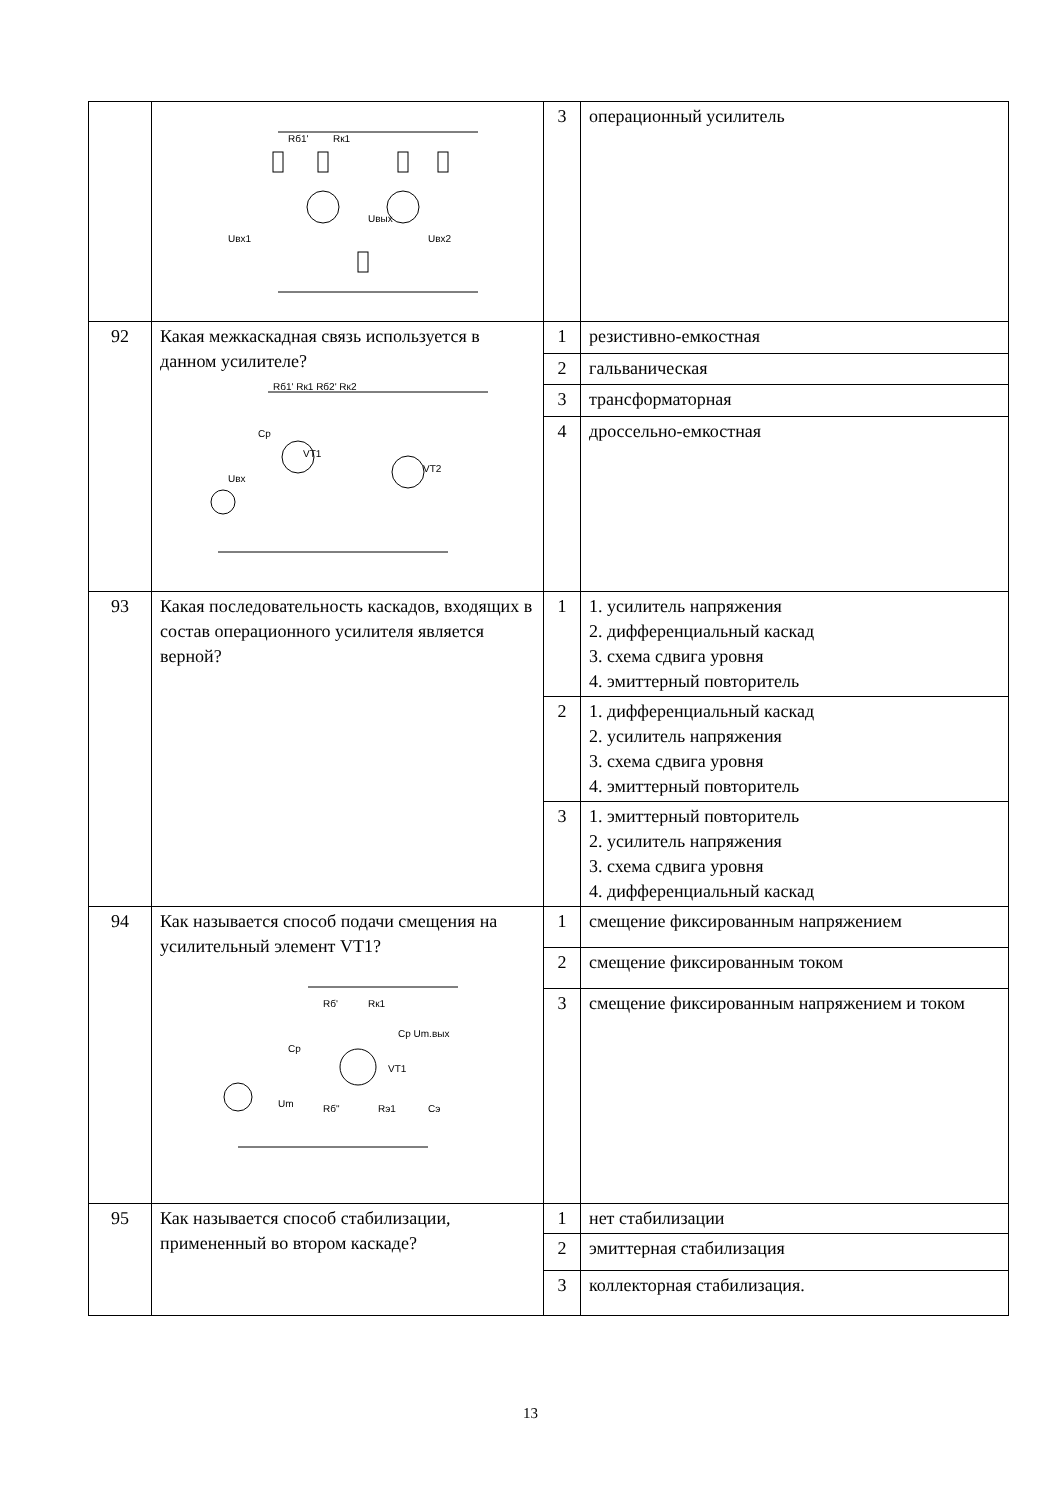| | Rб1' Rк1 Uвых Uвх1 Uвх2 | 3 | операционный усилитель |
| 92 | Какая межкаскадная связь используется в данном усилителе? Rб1' Rк1 Rб2' Rк2 Cp VT1 VT2 Uвх | 1 | резистивно-емкостная |
| | | 2 | гальваническая |
| | | 3 | трансформаторная |
| | | 4 | дроссельно-емкостная |
| 93 | Какая последовательность каскадов, входящих в состав операционного усилителя является верной? | 1 | 1. усилитель напряжения 2. дифференциальный каскад 3. схема сдвига уровня 4. эмиттерный повторитель |
| | | 2 | 1. дифференциальный каскад 2. усилитель напряжения 3. схема сдвига уровня 4. эмиттерный повторитель |
| | | 3 | 1. эмиттерный повторитель 2. усилитель напряжения 3. схема сдвига уровня 4. дифференциальный каскад |
| 94 | Как называется способ подачи смещения на усилительный элемент VT1? Rб' Rк1 Cp Um.вых Cp VT1 Um Rб" Rэ1 Cэ | 1 | смещение фиксированным напряжением |
| | | 2 | смещение фиксированным током |
| | | 3 | смещение фиксированным напряжением и током |
| 95 | Как называется способ стабилизации, примененный во втором каскаде? | 1 | нет стабилизации |
| | | 2 | эмиттерная стабилизация |
| | | 3 | коллекторная стабилизация. |
13